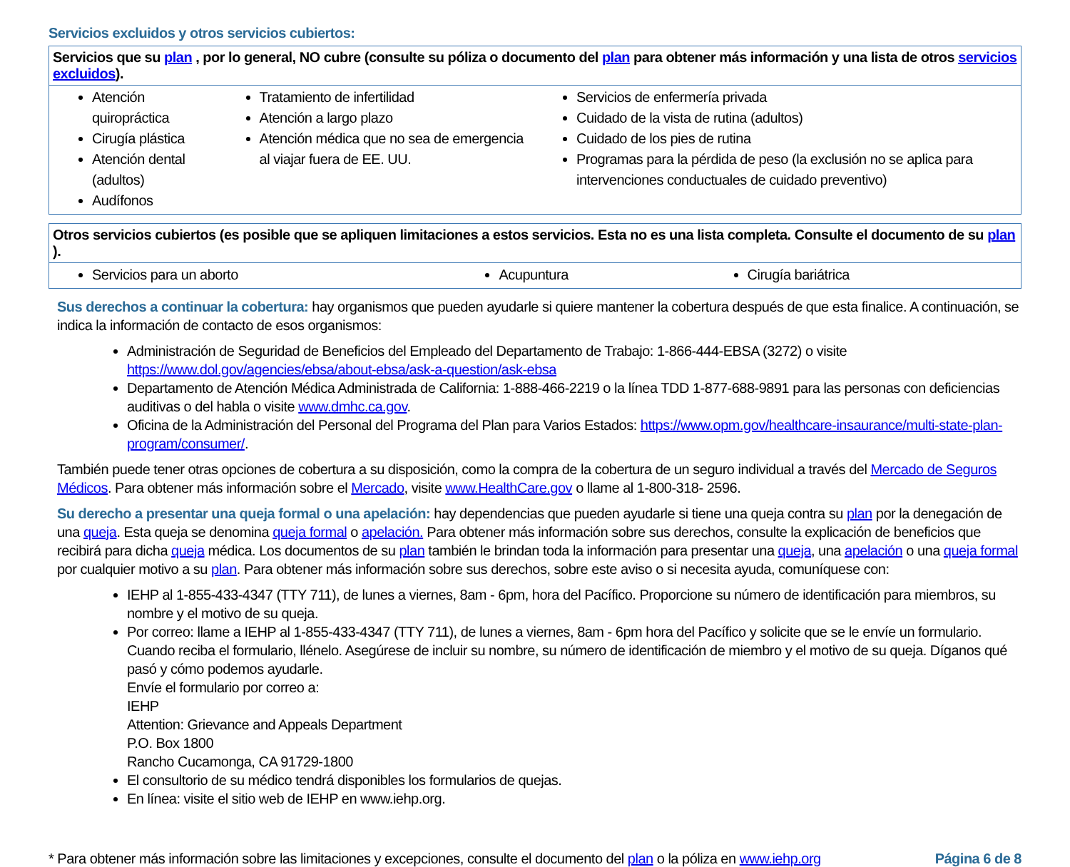Servicios excluidos y otros servicios cubiertos:
| Servicios que su plan , por lo general, NO cubre (consulte su póliza o documento del plan para obtener más información y una lista de otros servicios excluidos ). | | |
| --- | --- | --- |
| Atención quiropráctica Cirugía plástica Atención dental (adultos) Audífonos | Tratamiento de infertilidad Atención a largo plazo Atención médica que no sea de emergencia al viajar fuera de EE. UU. | Servicios de enfermería privada Cuidado de la vista de rutina (adultos) Cuidado de los pies de rutina Programas para la pérdida de peso (la exclusión no se aplica para intervenciones conductuales de cuidado preventivo) |
| Otros servicios cubiertos (es posible que se apliquen limitaciones a estos servicios. Esta no es una lista completa. Consulte el documento de su plan ). | | |
| --- | --- | --- |
| Servicios para un aborto | Acupuntura | Cirugía bariátrica |
Sus derechos a continuar la cobertura: hay organismos que pueden ayudarle si quiere mantener la cobertura después de que esta finalice. A continuación, se indica la información de contacto de esos organismos:
Administración de Seguridad de Beneficios del Empleado del Departamento de Trabajo: 1-866-444-EBSA (3272) o visite https://www.dol.gov/agencies/ebsa/about-ebsa/ask-a-question/ask-ebsa
Departamento de Atención Médica Administrada de California: 1-888-466-2219 o la línea TDD 1-877-688-9891 para las personas con deficiencias auditivas o del habla o visite www.dmhc.ca.gov.
Oficina de la Administración del Personal del Programa del Plan para Varios Estados: https://www.opm.gov/healthcare-insaurance/multi-state-plan-program/consumer/.
También puede tener otras opciones de cobertura a su disposición, como la compra de la cobertura de un seguro individual a través del Mercado de Seguros Médicos. Para obtener más información sobre el Mercado, visite www.HealthCare.gov o llame al 1-800-318- 2596.
Su derecho a presentar una queja formal o una apelación: hay dependencias que pueden ayudarle si tiene una queja contra su plan por la denegación de una queja. Esta queja se denomina queja formal o apelación. Para obtener más información sobre sus derechos, consulte la explicación de beneficios que recibirá para dicha queja médica. Los documentos de su plan también le brindan toda la información para presentar una queja, una apelación o una queja formal por cualquier motivo a su plan. Para obtener más información sobre sus derechos, sobre este aviso o si necesita ayuda, comuníquese con:
IEHP al 1-855-433-4347 (TTY 711), de lunes a viernes, 8am - 6pm, hora del Pacífico. Proporcione su número de identificación para miembros, su nombre y el motivo de su queja.
Por correo: llame a IEHP al 1-855-433-4347 (TTY 711), de lunes a viernes, 8am - 6pm hora del Pacífico y solicite que se le envíe un formulario. Cuando reciba el formulario, llénelo. Asegúrese de incluir su nombre, su número de identificación de miembro y el motivo de su queja. Díganos qué pasó y cómo podemos ayudarle.
Envíe el formulario por correo a:
IEHP
Attention: Grievance and Appeals Department
P.O. Box 1800
Rancho Cucamonga, CA 91729-1800
El consultorio de su médico tendrá disponibles los formularios de quejas.
En línea: visite el sitio web de IEHP en www.iehp.org.
* Para obtener más información sobre las limitaciones y excepciones, consulte el documento del plan o la póliza en www.iehp.org Página 6 de 8